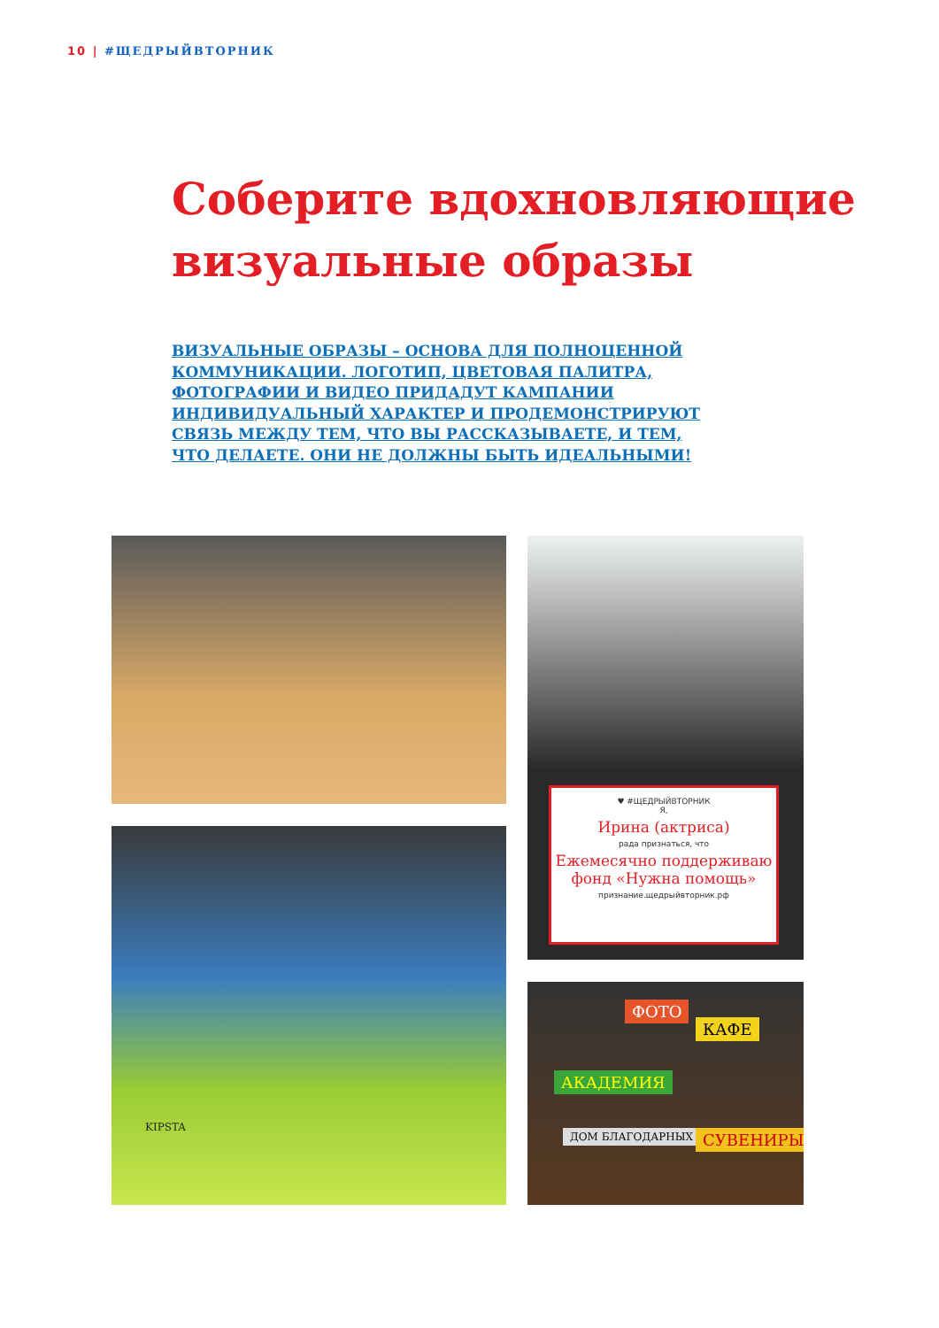10 | #ЩЕДРЫЙВТОРНИК
Соберите вдохновляющие
визуальные образы
ВИЗУАЛЬНЫЕ ОБРАЗЫ – ОСНОВА ДЛЯ ПОЛНОЦЕННОЙ КОММУНИКАЦИИ. ЛОГОТИП, ЦВЕТОВАЯ ПАЛИТРА, ФОТОГРАФИИ И ВИДЕО ПРИДАДУТ КАМПАНИИ ИНДИВИДУАЛЬНЫЙ ХАРАКТЕР И ПРОДЕМОНСТРИРУЮТ СВЯЗЬ МЕЖДУ ТЕМ, ЧТО ВЫ РАССКАЗЫВАЕТЕ, И ТЕМ, ЧТО ДЕЛАЕТЕ. ОНИ НЕ ДОЛЖНЫ БЫТЬ ИДЕАЛЬНЫМИ!
♥ #ЩЕДРЫЙВТОРНИК
Я,
Ирина (актриса)
рада признаться, что
Ежемесячно поддерживаю фонд «Нужна помощь»
признание.щедрыйвторник.рф
KIPSTA
ФОТО
КАФЕ
АКАДЕМИЯ
ДОМ БЛАГОДАРНЫХ ЛЮДЕЙ СУВЕНИРЫ